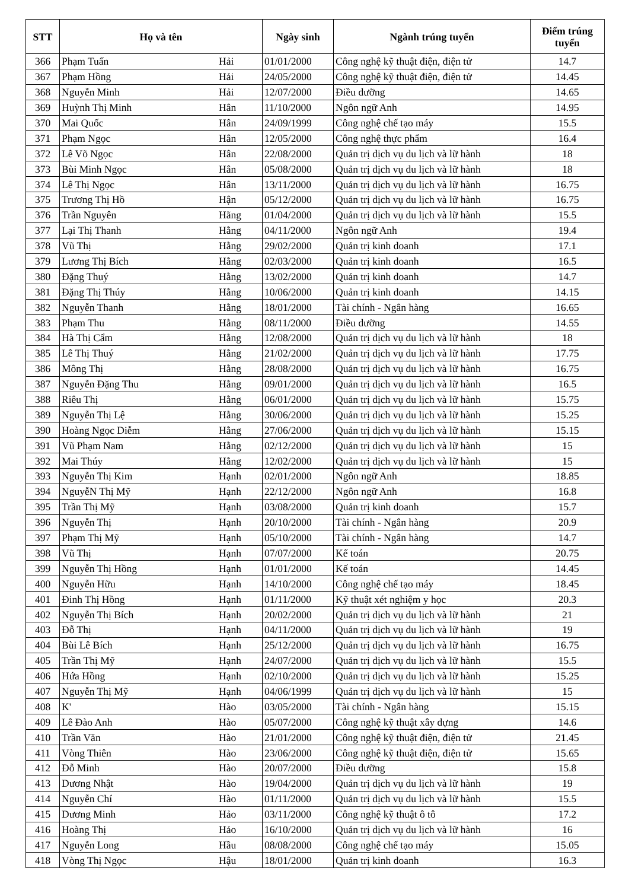| STT | Họ và tên | | Ngày sinh | Ngành trúng tuyển | Điểm trúng tuyển |
| --- | --- | --- | --- | --- | --- |
| 366 | Phạm Tuấn | Hải | 01/01/2000 | Công nghệ kỹ thuật điện, điện tử | 14.7 |
| 367 | Phạm Hồng | Hải | 24/05/2000 | Công nghệ kỹ thuật điện, điện tử | 14.45 |
| 368 | Nguyễn Minh | Hải | 12/07/2000 | Điều dưỡng | 14.65 |
| 369 | Huỳnh Thị Minh | Hân | 11/10/2000 | Ngôn ngữ Anh | 14.95 |
| 370 | Mai Quốc | Hân | 24/09/1999 | Công nghệ chế tạo máy | 15.5 |
| 371 | Phạm Ngọc | Hân | 12/05/2000 | Công nghệ thực phẩm | 16.4 |
| 372 | Lê Võ Ngọc | Hân | 22/08/2000 | Quản trị dịch vụ du lịch và lữ hành | 18 |
| 373 | Bùi Minh Ngọc | Hân | 05/08/2000 | Quản trị dịch vụ du lịch và lữ hành | 18 |
| 374 | Lê Thị Ngọc | Hân | 13/11/2000 | Quản trị dịch vụ du lịch và lữ hành | 16.75 |
| 375 | Trương Thị Hồ | Hận | 05/12/2000 | Quản trị dịch vụ du lịch và lữ hành | 16.75 |
| 376 | Trần Nguyên | Hãng | 01/04/2000 | Quản trị dịch vụ du lịch và lữ hành | 15.5 |
| 377 | Lại Thị Thanh | Hằng | 04/11/2000 | Ngôn ngữ Anh | 19.4 |
| 378 | Vũ Thị | Hằng | 29/02/2000 | Quản trị kinh doanh | 17.1 |
| 379 | Lương Thị Bích | Hằng | 02/03/2000 | Quản trị kinh doanh | 16.5 |
| 380 | Đặng Thuý | Hằng | 13/02/2000 | Quản trị kinh doanh | 14.7 |
| 381 | Đặng Thị Thúy | Hằng | 10/06/2000 | Quản trị kinh doanh | 14.15 |
| 382 | Nguyễn Thanh | Hằng | 18/01/2000 | Tài chính - Ngân hàng | 16.65 |
| 383 | Phạm Thu | Hằng | 08/11/2000 | Điều dưỡng | 14.55 |
| 384 | Hà Thị Cẩm | Hằng | 12/08/2000 | Quản trị dịch vụ du lịch và lữ hành | 18 |
| 385 | Lê Thị Thuý | Hằng | 21/02/2000 | Quản trị dịch vụ du lịch và lữ hành | 17.75 |
| 386 | Mông Thị | Hằng | 28/08/2000 | Quản trị dịch vụ du lịch và lữ hành | 16.75 |
| 387 | Nguyễn Đặng Thu | Hằng | 09/01/2000 | Quản trị dịch vụ du lịch và lữ hành | 16.5 |
| 388 | Riêu Thị | Hằng | 06/01/2000 | Quản trị dịch vụ du lịch và lữ hành | 15.75 |
| 389 | Nguyễn Thị Lệ | Hằng | 30/06/2000 | Quản trị dịch vụ du lịch và lữ hành | 15.25 |
| 390 | Hoàng Ngọc Diễm | Hằng | 27/06/2000 | Quản trị dịch vụ du lịch và lữ hành | 15.15 |
| 391 | Vũ Phạm Nam | Hằng | 02/12/2000 | Quản trị dịch vụ du lịch và lữ hành | 15 |
| 392 | Mai Thúy | Hằng | 12/02/2000 | Quản trị dịch vụ du lịch và lữ hành | 15 |
| 393 | Nguyễn Thị Kim | Hạnh | 02/01/2000 | Ngôn ngữ Anh | 18.85 |
| 394 | NguyễN Thị Mỹ | Hạnh | 22/12/2000 | Ngôn ngữ Anh | 16.8 |
| 395 | Trần Thị Mỹ | Hạnh | 03/08/2000 | Quản trị kinh doanh | 15.7 |
| 396 | Nguyễn Thị | Hạnh | 20/10/2000 | Tài chính - Ngân hàng | 20.9 |
| 397 | Phạm Thị Mỹ | Hạnh | 05/10/2000 | Tài chính - Ngân hàng | 14.7 |
| 398 | Vũ Thị | Hạnh | 07/07/2000 | Kế toán | 20.75 |
| 399 | Nguyễn Thị Hồng | Hạnh | 01/01/2000 | Kế toán | 14.45 |
| 400 | Nguyễn Hữu | Hạnh | 14/10/2000 | Công nghệ chế tạo máy | 18.45 |
| 401 | Đinh Thị Hồng | Hạnh | 01/11/2000 | Kỹ thuật xét nghiệm y học | 20.3 |
| 402 | Nguyễn Thị Bích | Hạnh | 20/02/2000 | Quản trị dịch vụ du lịch và lữ hành | 21 |
| 403 | Đỗ Thị | Hạnh | 04/11/2000 | Quản trị dịch vụ du lịch và lữ hành | 19 |
| 404 | Bùi Lê Bích | Hạnh | 25/12/2000 | Quản trị dịch vụ du lịch và lữ hành | 16.75 |
| 405 | Trần Thị Mỹ | Hạnh | 24/07/2000 | Quản trị dịch vụ du lịch và lữ hành | 15.5 |
| 406 | Hứa Hồng | Hạnh | 02/10/2000 | Quản trị dịch vụ du lịch và lữ hành | 15.25 |
| 407 | Nguyễn Thị Mỹ | Hạnh | 04/06/1999 | Quản trị dịch vụ du lịch và lữ hành | 15 |
| 408 | K' | Hào | 03/05/2000 | Tài chính - Ngân hàng | 15.15 |
| 409 | Lê Đào Anh | Hào | 05/07/2000 | Công nghệ kỹ thuật xây dựng | 14.6 |
| 410 | Trần Văn | Hào | 21/01/2000 | Công nghệ kỹ thuật điện, điện tử | 21.45 |
| 411 | Vòng Thiên | Hào | 23/06/2000 | Công nghệ kỹ thuật điện, điện tử | 15.65 |
| 412 | Đỗ Minh | Hào | 20/07/2000 | Điều dưỡng | 15.8 |
| 413 | Dương Nhật | Hào | 19/04/2000 | Quản trị dịch vụ du lịch và lữ hành | 19 |
| 414 | Nguyễn Chí | Hào | 01/11/2000 | Quản trị dịch vụ du lịch và lữ hành | 15.5 |
| 415 | Dương Minh | Hảo | 03/11/2000 | Công nghệ kỹ thuật ô tô | 17.2 |
| 416 | Hoàng Thị | Hảo | 16/10/2000 | Quản trị dịch vụ du lịch và lữ hành | 16 |
| 417 | Nguyễn Long | Hầu | 08/08/2000 | Công nghệ chế tạo máy | 15.05 |
| 418 | Vòng Thị Ngọc | Hậu | 18/01/2000 | Quản trị kinh doanh | 16.3 |